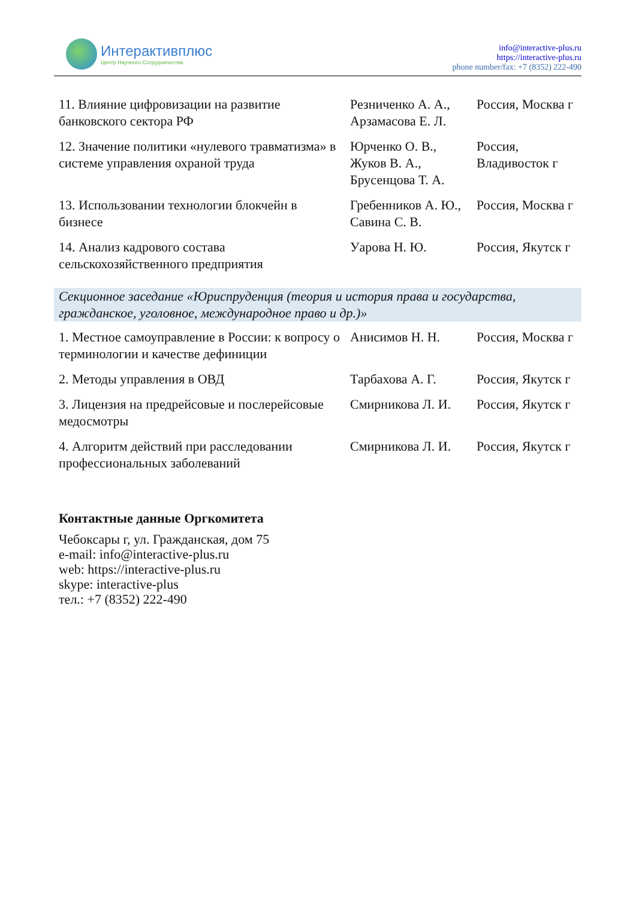Интерактивплюс
Центр Научного Сотрудничества
info@interactive-plus.ru
https://interactive-plus.ru
phone number/fax: +7 (8352) 222-490
| 11. Влияние цифровизации на развитие банковского сектора РФ | Резниченко А. А., Арзамасова Е. Л. | Россия, Москва г |
| 12. Значение политики «нулевого травматизма» в системе управления охраной труда | Юрченко О. В., Жуков В. А., Брусенцова Т. А. | Россия, Владивосток г |
| 13. Использовании технологии блокчейн в бизнесе | Гребенников А. Ю., Савина С. В. | Россия, Москва г |
| 14. Анализ кадрового состава сельскохозяйственного предприятия | Уарова Н. Ю. | Россия, Якутск г |
Секционное заседание «Юриспруденция (теория и история права и государства, гражданское, уголовное, международное право и др.)»
| 1. Местное самоуправление в России: к вопросу о терминологии и качестве дефиниции | Анисимов Н. Н. | Россия, Москва г |
| 2. Методы управления в ОВД | Тарбахова А. Г. | Россия, Якутск г |
| 3. Лицензия на предрейсовые и послерейсовые медосмотры | Смирникова Л. И. | Россия, Якутск г |
| 4. Алгоритм действий при расследовании профессиональных заболеваний | Смирникова Л. И. | Россия, Якутск г |
Контактные данные Оргкомитета
Чебоксары г, ул. Гражданская, дом 75
e-mail: info@interactive-plus.ru
web: https://interactive-plus.ru
skype: interactive-plus
тел.: +7 (8352) 222-490